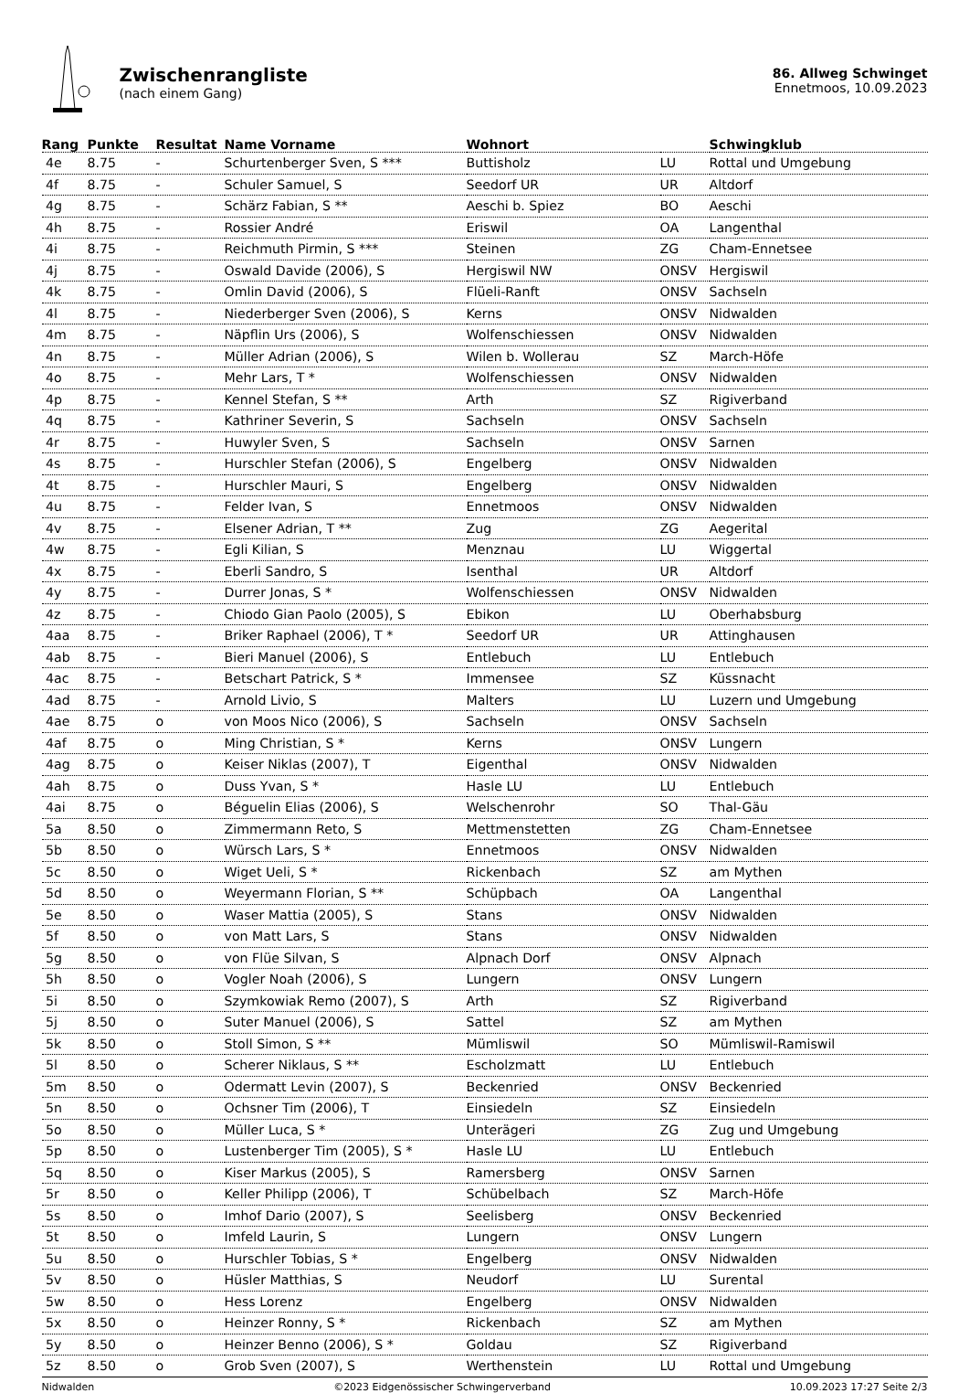Zwischenrangliste
(nach einem Gang)
86. Allweg Schwinget
Ennetmoos, 10.09.2023
| Rang | Punkte | Resultat | Name Vorname | Wohnort | | Schwingklub |
| --- | --- | --- | --- | --- | --- | --- |
| 4e | 8.75 | - | Schurtenberger Sven, S *** | Buttisholz | LU | Rottal und Umgebung |
| 4f | 8.75 | - | Schuler Samuel, S | Seedorf UR | UR | Altdorf |
| 4g | 8.75 | - | Schärz Fabian, S ** | Aeschi b. Spiez | BO | Aeschi |
| 4h | 8.75 | - | Rossier André | Eriswil | OA | Langenthal |
| 4i | 8.75 | - | Reichmuth Pirmin, S *** | Steinen | ZG | Cham-Ennetsee |
| 4j | 8.75 | - | Oswald Davide (2006), S | Hergiswil NW | ONSV | Hergiswil |
| 4k | 8.75 | - | Omlin David (2006), S | Flüeli-Ranft | ONSV | Sachseln |
| 4l | 8.75 | - | Niederberger Sven (2006), S | Kerns | ONSV | Nidwalden |
| 4m | 8.75 | - | Näpflin Urs (2006), S | Wolfenschiessen | ONSV | Nidwalden |
| 4n | 8.75 | - | Müller Adrian (2006), S | Wilen b. Wollerau | SZ | March-Höfe |
| 4o | 8.75 | - | Mehr Lars, T * | Wolfenschiessen | ONSV | Nidwalden |
| 4p | 8.75 | - | Kennel Stefan, S ** | Arth | SZ | Rigiverband |
| 4q | 8.75 | - | Kathriner Severin, S | Sachseln | ONSV | Sachseln |
| 4r | 8.75 | - | Huwyler Sven, S | Sachseln | ONSV | Sarnen |
| 4s | 8.75 | - | Hurschler Stefan (2006), S | Engelberg | ONSV | Nidwalden |
| 4t | 8.75 | - | Hurschler Mauri, S | Engelberg | ONSV | Nidwalden |
| 4u | 8.75 | - | Felder Ivan, S | Ennetmoos | ONSV | Nidwalden |
| 4v | 8.75 | - | Elsener Adrian, T ** | Zug | ZG | Aegerital |
| 4w | 8.75 | - | Egli Kilian, S | Menznau | LU | Wiggertal |
| 4x | 8.75 | - | Eberli Sandro, S | Isenthal | UR | Altdorf |
| 4y | 8.75 | - | Durrer Jonas, S * | Wolfenschiessen | ONSV | Nidwalden |
| 4z | 8.75 | - | Chiodo Gian Paolo (2005), S | Ebikon | LU | Oberhabsburg |
| 4aa | 8.75 | - | Briker Raphael (2006), T * | Seedorf UR | UR | Attinghausen |
| 4ab | 8.75 | - | Bieri Manuel (2006), S | Entlebuch | LU | Entlebuch |
| 4ac | 8.75 | - | Betschart Patrick, S * | Immensee | SZ | Küssnacht |
| 4ad | 8.75 | - | Arnold Livio, S | Malters | LU | Luzern und Umgebung |
| 4ae | 8.75 | o | von Moos Nico (2006), S | Sachseln | ONSV | Sachseln |
| 4af | 8.75 | o | Ming Christian, S * | Kerns | ONSV | Lungern |
| 4ag | 8.75 | o | Keiser Niklas (2007), T | Eigenthal | ONSV | Nidwalden |
| 4ah | 8.75 | o | Duss Yvan, S * | Hasle LU | LU | Entlebuch |
| 4ai | 8.75 | o | Béguelin Elias (2006), S | Welschenrohr | SO | Thal-Gäu |
| 5a | 8.50 | o | Zimmermann Reto, S | Mettmenstetten | ZG | Cham-Ennetsee |
| 5b | 8.50 | o | Würsch Lars, S * | Ennetmoos | ONSV | Nidwalden |
| 5c | 8.50 | o | Wiget Ueli, S * | Rickenbach | SZ | am Mythen |
| 5d | 8.50 | o | Weyermann Florian, S ** | Schüpbach | OA | Langenthal |
| 5e | 8.50 | o | Waser Mattia (2005), S | Stans | ONSV | Nidwalden |
| 5f | 8.50 | o | von Matt Lars, S | Stans | ONSV | Nidwalden |
| 5g | 8.50 | o | von Flüe Silvan, S | Alpnach Dorf | ONSV | Alpnach |
| 5h | 8.50 | o | Vogler Noah (2006), S | Lungern | ONSV | Lungern |
| 5i | 8.50 | o | Szymkowiak Remo (2007), S | Arth | SZ | Rigiverband |
| 5j | 8.50 | o | Suter Manuel (2006), S | Sattel | SZ | am Mythen |
| 5k | 8.50 | o | Stoll Simon, S ** | Mümliswil | SO | Mümliswil-Ramiswil |
| 5l | 8.50 | o | Scherer Niklaus, S ** | Escholzmatt | LU | Entlebuch |
| 5m | 8.50 | o | Odermatt Levin (2007), S | Beckenried | ONSV | Beckenried |
| 5n | 8.50 | o | Ochsner Tim (2006), T | Einsiedeln | SZ | Einsiedeln |
| 5o | 8.50 | o | Müller Luca, S * | Unterägeri | ZG | Zug und Umgebung |
| 5p | 8.50 | o | Lustenberger Tim (2005), S * | Hasle LU | LU | Entlebuch |
| 5q | 8.50 | o | Kiser Markus (2005), S | Ramersberg | ONSV | Sarnen |
| 5r | 8.50 | o | Keller Philipp (2006), T | Schübelbach | SZ | March-Höfe |
| 5s | 8.50 | o | Imhof Dario (2007), S | Seelisberg | ONSV | Beckenried |
| 5t | 8.50 | o | Imfeld Laurin, S | Lungern | ONSV | Lungern |
| 5u | 8.50 | o | Hurschler Tobias, S * | Engelberg | ONSV | Nidwalden |
| 5v | 8.50 | o | Hüsler Matthias, S | Neudorf | LU | Surental |
| 5w | 8.50 | o | Hess Lorenz | Engelberg | ONSV | Nidwalden |
| 5x | 8.50 | o | Heinzer Ronny, S * | Rickenbach | SZ | am Mythen |
| 5y | 8.50 | o | Heinzer Benno (2006), S * | Goldau | SZ | Rigiverband |
| 5z | 8.50 | o | Grob Sven (2007), S | Werthenstein | LU | Rottal und Umgebung |
Nidwalden ©2023 Eidgenössischer Schwingerverband 10.09.2023 17:27 Seite 2/3